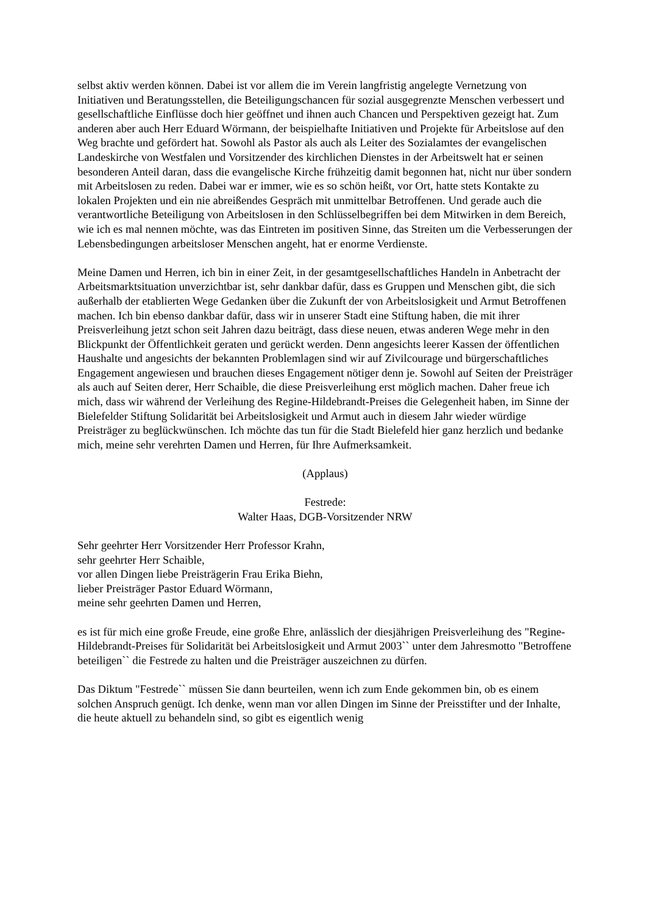selbst aktiv werden können. Dabei ist vor allem die im Verein langfristig angelegte Vernetzung von Initiativen und Beratungsstellen, die Beteiligungschancen für sozial ausgegrenzte Menschen verbessert und gesellschaftliche Einflüsse doch hier geöffnet und ihnen auch Chancen und Perspektiven gezeigt hat. Zum anderen aber auch Herr Eduard Wörmann, der beispielhafte Initiativen und Projekte für Arbeitslose auf den Weg brachte und gefördert hat. Sowohl als Pastor als auch als Leiter des Sozialamtes der evangelischen Landeskirche von Westfalen und Vorsitzender des kirchlichen Dienstes in der Arbeitswelt hat er seinen besonderen Anteil daran, dass die evangelische Kirche frühzeitig damit begonnen hat, nicht nur über sondern mit Arbeitslosen zu reden. Dabei war er immer, wie es so schön heißt, vor Ort, hatte stets Kontakte zu lokalen Projekten und ein nie abreißendes Gespräch mit unmittelbar Betroffenen. Und gerade auch die verantwortliche Beteiligung von Arbeitslosen in den Schlüsselbegriffen bei dem Mitwirken in dem Bereich, wie ich es mal nennen möchte, was das Eintreten im positiven Sinne, das Streiten um die Verbesserungen der Lebensbedingungen arbeitsloser Menschen angeht, hat er enorme Verdienste.
Meine Damen und Herren, ich bin in einer Zeit, in der gesamtgesellschaftliches Handeln in Anbetracht der Arbeitsmarktsituation unverzichtbar ist, sehr dankbar dafür, dass es Gruppen und Menschen gibt, die sich außerhalb der etablierten Wege Gedanken über die Zukunft der von Arbeitslosigkeit und Armut Betroffenen machen. Ich bin ebenso dankbar dafür, dass wir in unserer Stadt eine Stiftung haben, die mit ihrer Preisverleihung jetzt schon seit Jahren dazu beiträgt, dass diese neuen, etwas anderen Wege mehr in den Blickpunkt der Öffentlichkeit geraten und gerückt werden. Denn angesichts leerer Kassen der öffentlichen Haushalte und angesichts der bekannten Problemlagen sind wir auf Zivilcourage und bürgerschaftliches Engagement angewiesen und brauchen dieses Engagement nötiger denn je. Sowohl auf Seiten der Preisträger als auch auf Seiten derer, Herr Schaible, die diese Preisverleihung erst möglich machen. Daher freue ich mich, dass wir während der Verleihung des Regine-Hildebrandt-Preises die Gelegenheit haben, im Sinne der Bielefelder Stiftung Solidarität bei Arbeitslosigkeit und Armut auch in diesem Jahr wieder würdige Preisträger zu beglückwünschen. Ich möchte das tun für die Stadt Bielefeld hier ganz herzlich und bedanke mich, meine sehr verehrten Damen und Herren, für Ihre Aufmerksamkeit.
(Applaus)
Festrede:
Walter Haas, DGB-Vorsitzender NRW
Sehr geehrter Herr Vorsitzender Herr Professor Krahn,
sehr geehrter Herr Schaible,
vor allen Dingen liebe Preisträgerin Frau Erika Biehn,
lieber Preisträger Pastor Eduard Wörmann,
meine sehr geehrten Damen und Herren,
es ist für mich eine große Freude, eine große Ehre, anlässlich der diesjährigen Preisverleihung des "Regine-Hildebrandt-Preises für Solidarität bei Arbeitslosigkeit und Armut 2003`` unter dem Jahresmotto "Betroffene beteiligen`` die Festrede zu halten und die Preisträger auszeichnen zu dürfen.
Das Diktum "Festrede`` müssen Sie dann beurteilen, wenn ich zum Ende gekommen bin, ob es einem solchen Anspruch genügt. Ich denke, wenn man vor allen Dingen im Sinne der Preisstifter und der Inhalte, die heute aktuell zu behandeln sind, so gibt es eigentlich wenig